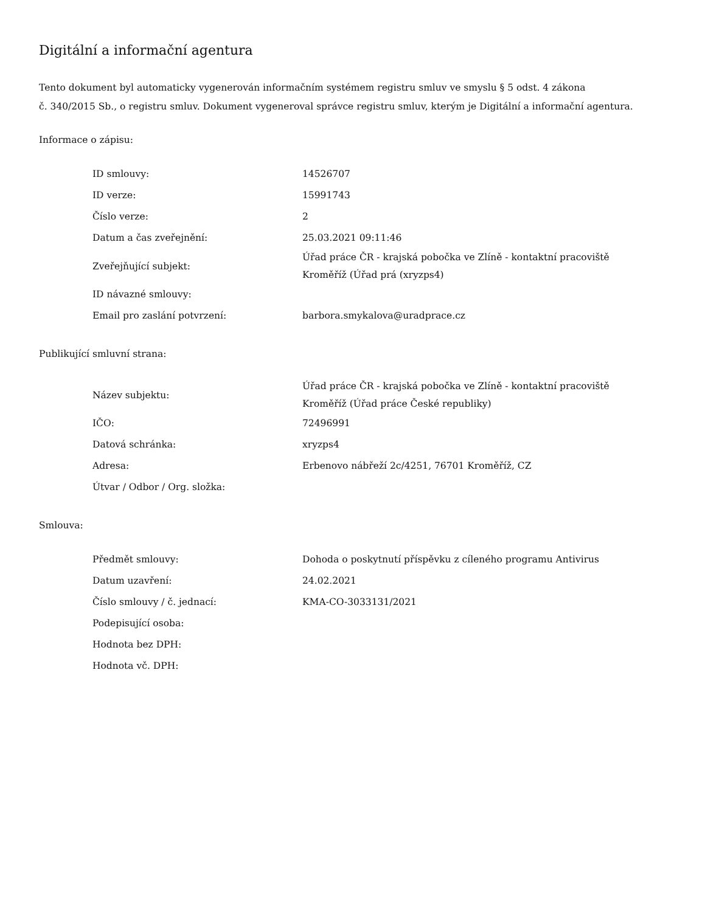Digitální a informační agentura
Tento dokument byl automaticky vygenerován informačním systémem registru smluv ve smyslu § 5 odst. 4 zákona
č. 340/2015 Sb., o registru smluv. Dokument vygeneroval správce registru smluv, kterým je Digitální a informační agentura.
Informace o zápisu:
| ID smlouvy: | 14526707 |
| ID verze: | 15991743 |
| Číslo verze: | 2 |
| Datum a čas zveřejnění: | 25.03.2021 09:11:46 |
| Zveřejňující subjekt: | Úřad práce ČR - krajská pobočka ve Zlíně - kontaktní pracoviště Kroměříž (Úřad prá (xryzps4) |
| ID návazné smlouvy: | |
| Email pro zaslání potvrzení: | barbora.smykalova@uradprace.cz |
Publikující smluvní strana:
| Název subjektu: | Úřad práce ČR - krajská pobočka ve Zlíně - kontaktní pracoviště Kroměříž (Úřad práce České republiky) |
| IČO: | 72496991 |
| Datová schránka: | xryzps4 |
| Adresa: | Erbenovo nábřeží 2c/4251, 76701 Kroměříž, CZ |
| Útvar / Odbor / Org. složka: | |
Smlouva:
| Předmět smlouvy: | Dohoda o poskytnutí příspěvku z cíleného programu Antivirus |
| Datum uzavření: | 24.02.2021 |
| Číslo smlouvy / č. jednací: | KMA-CO-3033131/2021 |
| Podepisující osoba: | |
| Hodnota bez DPH: | |
| Hodnota vč. DPH: | |